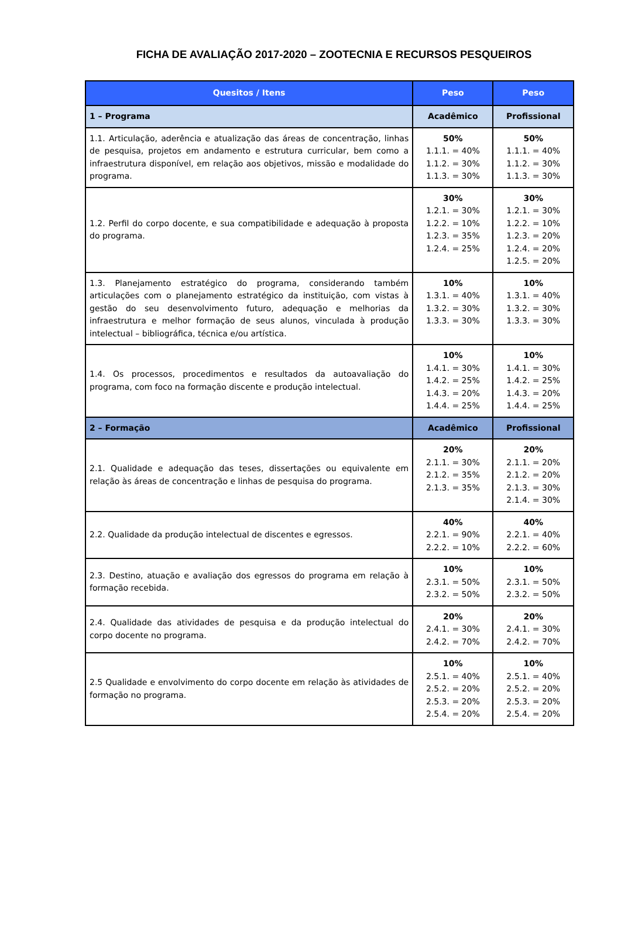FICHA DE AVALIAÇÃO 2017-2020 – ZOOTECNIA E RECURSOS PESQUEIROS
| Quesitos / Itens | Peso | Peso |
| --- | --- | --- |
| 1 – Programa | Acadêmico | Profissional |
| 1.1. Articulação, aderência e atualização das áreas de concentração, linhas de pesquisa, projetos em andamento e estrutura curricular, bem como a infraestrutura disponível, em relação aos objetivos, missão e modalidade do programa. | 50% 1.1.1. = 40% 1.1.2. = 30% 1.1.3. = 30% | 50% 1.1.1. = 40% 1.1.2. = 30% 1.1.3. = 30% |
| 1.2. Perfil do corpo docente, e sua compatibilidade e adequação à proposta do programa. | 30% 1.2.1. = 30% 1.2.2. = 10% 1.2.3. = 35% 1.2.4. = 25% | 30% 1.2.1. = 30% 1.2.2. = 10% 1.2.3. = 20% 1.2.4. = 20% 1.2.5. = 20% |
| 1.3. Planejamento estratégico do programa, considerando também articulações com o planejamento estratégico da instituição, com vistas à gestão do seu desenvolvimento futuro, adequação e melhorias da infraestrutura e melhor formação de seus alunos, vinculada à produção intelectual – bibliográfica, técnica e/ou artística. | 10% 1.3.1. = 40% 1.3.2. = 30% 1.3.3. = 30% | 10% 1.3.1. = 40% 1.3.2. = 30% 1.3.3. = 30% |
| 1.4. Os processos, procedimentos e resultados da autoavaliação do programa, com foco na formação discente e produção intelectual. | 10% 1.4.1. = 30% 1.4.2. = 25% 1.4.3. = 20% 1.4.4. = 25% | 10% 1.4.1. = 30% 1.4.2. = 25% 1.4.3. = 20% 1.4.4. = 25% |
| 2 – Formação | Acadêmico | Profissional |
| 2.1. Qualidade e adequação das teses, dissertações ou equivalente em relação às áreas de concentração e linhas de pesquisa do programa. | 20% 2.1.1. = 30% 2.1.2. = 35% 2.1.3. = 35% | 20% 2.1.1. = 20% 2.1.2. = 20% 2.1.3. = 30% 2.1.4. = 30% |
| 2.2. Qualidade da produção intelectual de discentes e egressos. | 40% 2.2.1. = 90% 2.2.2. = 10% | 40% 2.2.1. = 40% 2.2.2. = 60% |
| 2.3. Destino, atuação e avaliação dos egressos do programa em relação à formação recebida. | 10% 2.3.1. = 50% 2.3.2. = 50% | 10% 2.3.1. = 50% 2.3.2. = 50% |
| 2.4. Qualidade das atividades de pesquisa e da produção intelectual do corpo docente no programa. | 20% 2.4.1. = 30% 2.4.2. = 70% | 20% 2.4.1. = 30% 2.4.2. = 70% |
| 2.5 Qualidade e envolvimento do corpo docente em relação às atividades de formação no programa. | 10% 2.5.1. = 40% 2.5.2. = 20% 2.5.3. = 20% 2.5.4. = 20% | 10% 2.5.1. = 40% 2.5.2. = 20% 2.5.3. = 20% 2.5.4. = 20% |